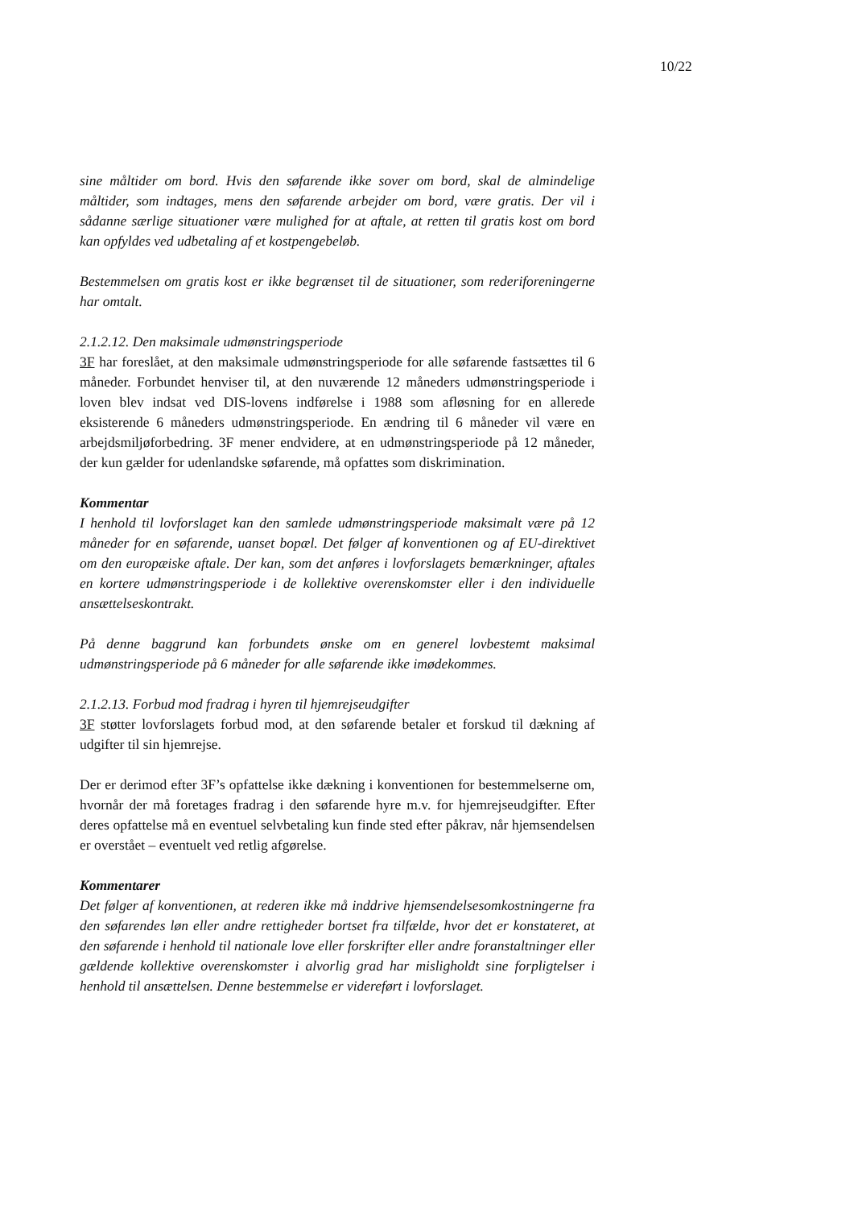10/22
sine måltider om bord. Hvis den søfarende ikke sover om bord, skal de almindelige måltider, som indtages, mens den søfarende arbejder om bord, være gratis. Der vil i sådanne særlige situationer være mulighed for at aftale, at retten til gratis kost om bord kan opfyldes ved udbetaling af et kostpengebeløb.
Bestemmelsen om gratis kost er ikke begrænset til de situationer, som rederiforeningerne har omtalt.
2.1.2.12. Den maksimale udmønstringsperiode
3F har foreslået, at den maksimale udmønstringsperiode for alle søfarende fastsættes til 6 måneder. Forbundet henviser til, at den nuværende 12 måneders udmønstringsperiode i loven blev indsat ved DIS-lovens indførelse i 1988 som afløsning for en allerede eksisterende 6 måneders udmønstringsperiode. En ændring til 6 måneder vil være en arbejdsmiljøforbedring. 3F mener endvidere, at en udmønstringsperiode på 12 måneder, der kun gælder for udenlandske søfarende, må opfattes som diskrimination.
Kommentar
I henhold til lovforslaget kan den samlede udmønstringsperiode maksimalt være på 12 måneder for en søfarende, uanset bopæl. Det følger af konventionen og af EU-direktivet om den europæiske aftale. Der kan, som det anføres i lovforslagets bemærkninger, aftales en kortere udmønstringsperiode i de kollektive overenskomster eller i den individuelle ansættelseskontrakt.
På denne baggrund kan forbundets ønske om en generel lovbestemt maksimal udmønstringsperiode på 6 måneder for alle søfarende ikke imødekommes.
2.1.2.13. Forbud mod fradrag i hyren til hjemrejseudgifter
3F støtter lovforslagets forbud mod, at den søfarende betaler et forskud til dækning af udgifter til sin hjemrejse.
Der er derimod efter 3F’s opfattelse ikke dækning i konventionen for bestemmelserne om, hvornår der må foretages fradrag i den søfarende hyre m.v. for hjemrejseudgifter. Efter deres opfattelse må en eventuel selvbetaling kun finde sted efter påkrav, når hjemsendelsen er overstået – eventuelt ved retlig afgørelse.
Kommentarer
Det følger af konventionen, at rederen ikke må inddrive hjemsendelsesomkostningerne fra den søfarendes løn eller andre rettigheder bortset fra tilfælde, hvor det er konstateret, at den søfarende i henhold til nationale love eller forskrifter eller andre foranstaltninger eller gældende kollektive overenskomster i alvorlig grad har misligholdt sine forpligtelser i henhold til ansættelsen. Denne bestemmelse er videreført i lovforslaget.